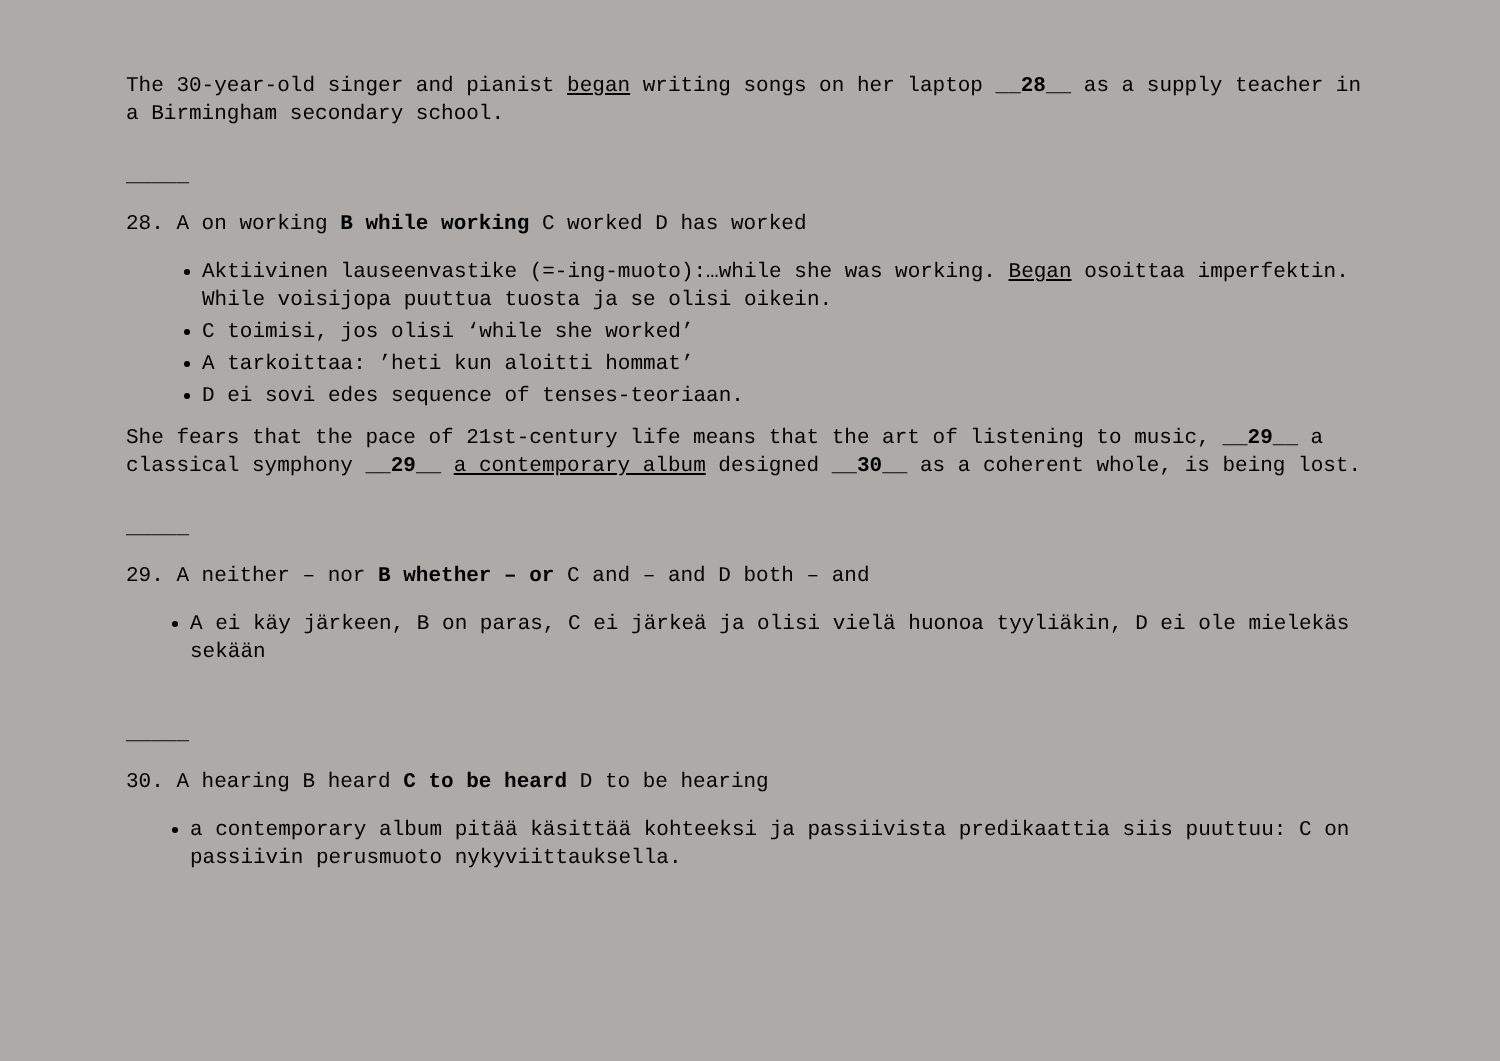The 30-year-old singer and pianist began writing songs on her laptop __28__ as a supply teacher in a Birmingham secondary school.
_____
28. A on working B while working C worked D has worked
Aktiivinen lauseenvastike (=-ing-muoto):…while she was working. Began osoittaa imperfektin. While voisijopa puuttua tuosta ja se olisi oikein.
C toimisi, jos olisi ‘while she worked’
A tarkoittaa: ’heti kun aloitti hommat’
D ei sovi edes sequence of tenses-teoriaan.
She fears that the pace of 21st-century life means that the art of listening to music, __29__ a classical symphony __29__ a contemporary album designed __30__ as a coherent whole, is being lost.
_____
29. A neither – nor B whether – or C and – and D both – and
A ei käy järkeen, B on paras, C ei järkeä ja olisi vielä huonoa tyyliäkin, D ei ole mielekäs sekään
_____
30. A hearing B heard C to be heard D to be hearing
a contemporary album pitää käsittää kohteeksi ja passiivista predikaattia siis puuttuu: C on passiivin perusmuoto nykyviittauksella.